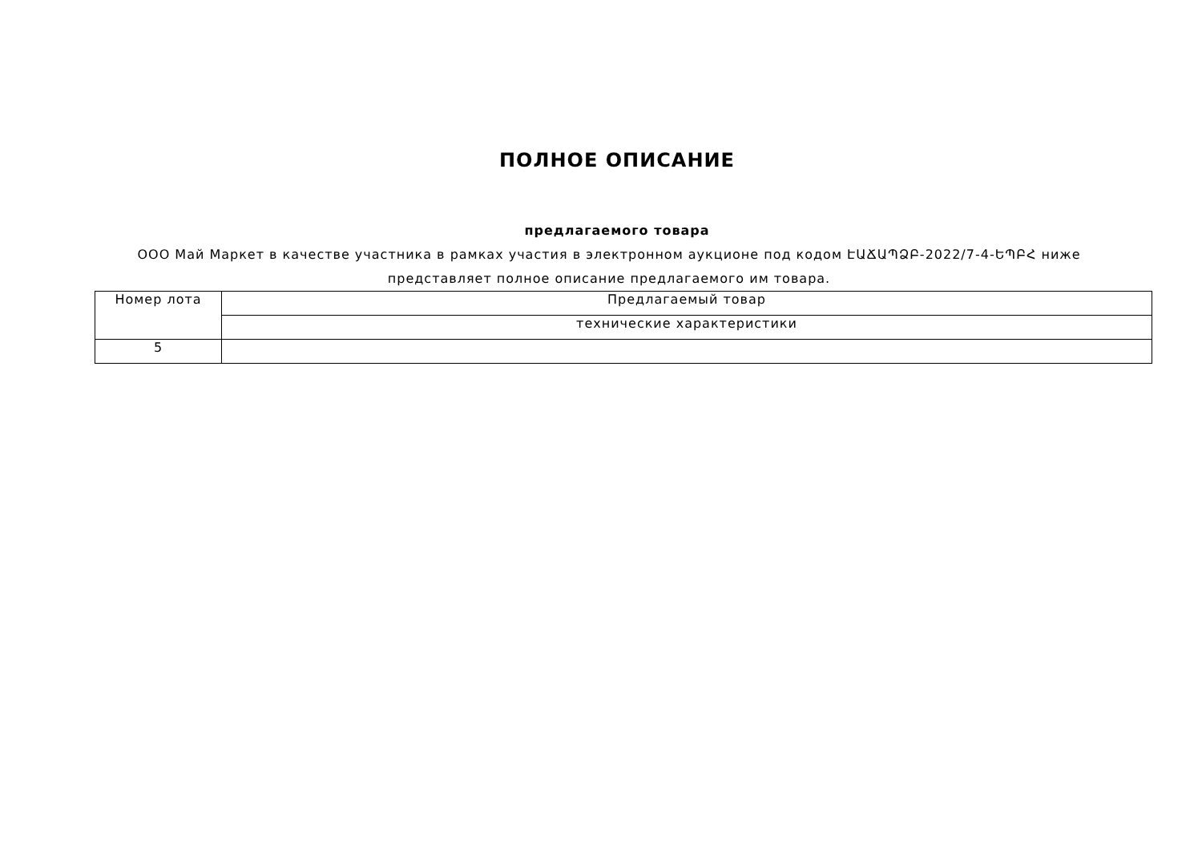ПОЛНОЕ ОПИСАНИЕ
предлагаемого товара
ООО Май Маркет в качестве участника в рамках участия в электронном аукционе под кодом ԷԱՃԱՊՁԲ-2022/7-4-ԵՊԲՀ ниже представляет полное описание предлагаемого им товара.
| Номер лота | Предлагаемый товар |
| | технические характеристики |
| 5 | |